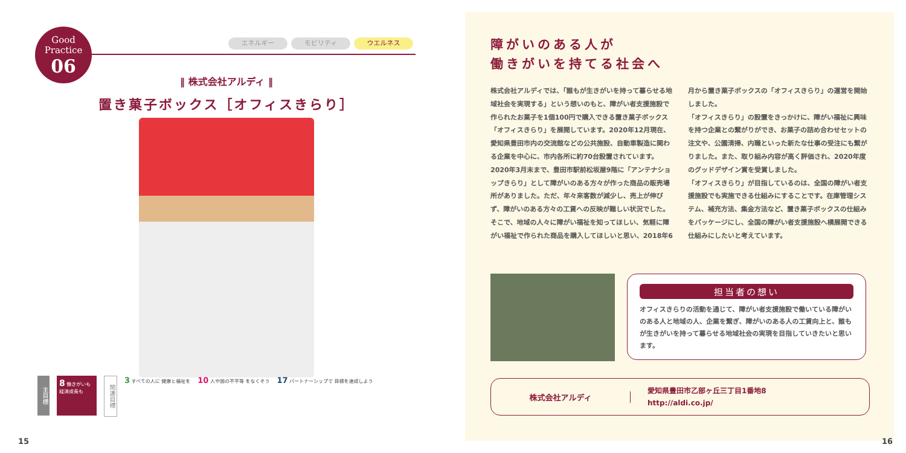Good
Practice
06
エネルギー モビリティ ウエルネス
‖ 株式会社アルディ ‖
置き菓子ボックス［オフィスきらり］
主目標
8 働きがいも 経済成長も
関連目標
3 すべての人に 健康と福祉を
10 人や国の不平等 をなくそう
17 パートナーシップで 目標を達成しよう
15
障がいのある人が
働きがいを持てる社会へ
株式会社アルディでは、「誰もが生きがいを持って暮らせる地域社会を実現する」という想いのもと、障がい者支援施設で作られたお菓子を1個100円で購入できる置き菓子ボックス「オフィスきらり」を展開しています。2020年12月現在、愛知県豊田市内の交流館などの公共施設、自動車製造に関わる企業を中心に、市内各所に約70台設置されています。
2020年3月末まで、豊田市駅前松坂屋9階に「アンテナショップきらり」として障がいのある方々が作った商品の販売場所がありました。ただ、年々来客数が減少し、売上が伸びず、障がいのある方々の工賃への反映が難しい状況でした。そこで、地域の人々に障がい福祉を知ってほしい、気軽に障がい福祉で作られた商品を購入してほしいと思い、2018年6月から置き菓子ボックスの「オフィスきらり」の運営を開始しました。
「オフィスきらり」の設置をきっかけに、障がい福祉に興味を持つ企業との繋がりができ、お菓子の詰め合わせセットの注文や、公園清掃、内職といった新たな仕事の受注にも繋がりました。また、取り組み内容が高く評価され、2020年度のグッドデザイン賞を受賞しました。
「オフィスきらり」が目指しているのは、全国の障がい者支援施設でも実施できる仕組みにすることです。在庫管理システム、補充方法、集金方法など、置き菓子ボックスの仕組みをパッケージにし、全国の障がい者支援施設へ横展開できる仕組みにしたいと考えています。
担当者の想い
オフィスきらりの活動を通じて、障がい者支援施設で働いている障がいのある人と地域の人、企業を繋ぎ、障がいのある人の工賃向上と、誰もが生きがいを持って暮らせる地域社会の実現を目指していきたいと思います。
株式会社アルディ
愛知県豊田市乙部ヶ丘三丁目1番地8
http://aldi.co.jp/
16